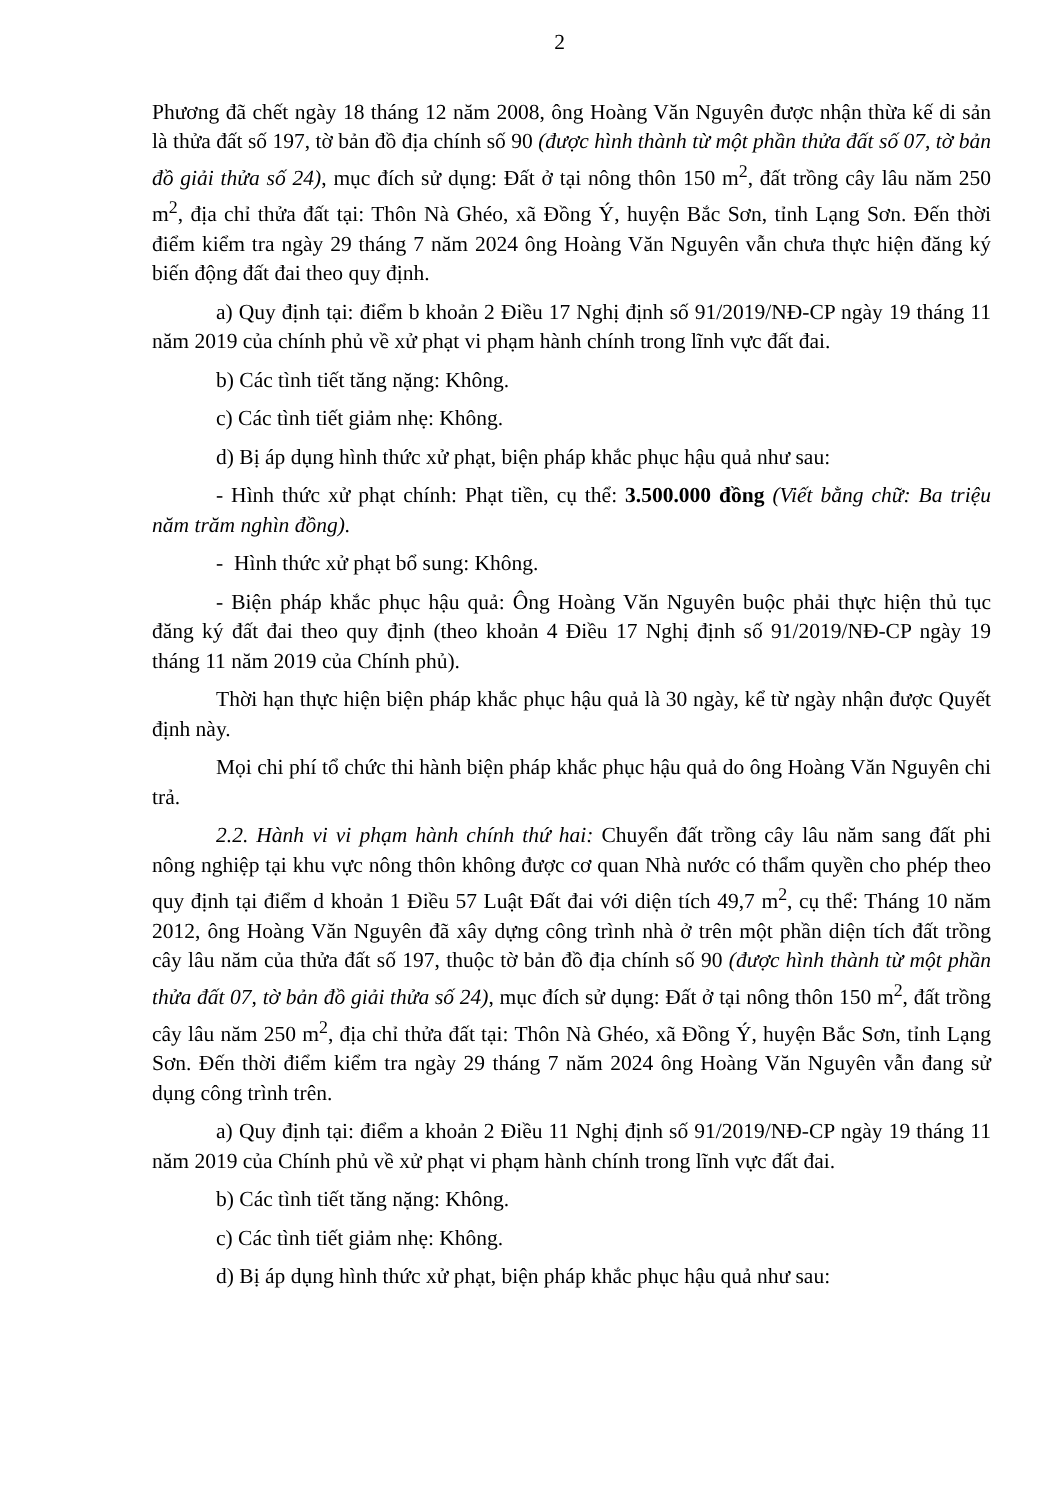2
Phương đã chết ngày 18 tháng 12 năm 2008, ông Hoàng Văn Nguyên được nhận thừa kế di sản là thửa đất số 197, tờ bản đồ địa chính số 90 (được hình thành từ một phần thửa đất số 07, tờ bản đồ giải thửa số 24), mục đích sử dụng: Đất ở tại nông thôn 150 m<sup>2</sup>, đất trồng cây lâu năm 250 m<sup>2</sup>, địa chỉ thửa đất tại: Thôn Nà Ghéo, xã Đồng Ý, huyện Bắc Sơn, tỉnh Lạng Sơn. Đến thời điểm kiểm tra ngày 29 tháng 7 năm 2024 ông Hoàng Văn Nguyên vẫn chưa thực hiện đăng ký biến động đất đai theo quy định.
a) Quy định tại: điểm b khoản 2 Điều 17 Nghị định số 91/2019/NĐ-CP ngày 19 tháng 11 năm 2019 của chính phủ về xử phạt vi phạm hành chính trong lĩnh vực đất đai.
b) Các tình tiết tăng nặng: Không.
c) Các tình tiết giảm nhẹ: Không.
d) Bị áp dụng hình thức xử phạt, biện pháp khắc phục hậu quả như sau:
- Hình thức xử phạt chính: Phạt tiền, cụ thể: 3.500.000 đồng (Viết bằng chữ: Ba triệu năm trăm nghìn đồng).
- Hình thức xử phạt bổ sung: Không.
- Biện pháp khắc phục hậu quả: Ông Hoàng Văn Nguyên buộc phải thực hiện thủ tục đăng ký đất đai theo quy định (theo khoản 4 Điều 17 Nghị định số 91/2019/NĐ-CP ngày 19 tháng 11 năm 2019 của Chính phủ).
Thời hạn thực hiện biện pháp khắc phục hậu quả là 30 ngày, kể từ ngày nhận được Quyết định này.
Mọi chi phí tổ chức thi hành biện pháp khắc phục hậu quả do ông Hoàng Văn Nguyên chi trả.
2.2. Hành vi vi phạm hành chính thứ hai: Chuyển đất trồng cây lâu năm sang đất phi nông nghiệp tại khu vực nông thôn không được cơ quan Nhà nước có thẩm quyền cho phép theo quy định tại điểm d khoản 1 Điều 57 Luật Đất đai với diện tích 49,7 m<sup>2</sup>, cụ thể: Tháng 10 năm 2012, ông Hoàng Văn Nguyên đã xây dựng công trình nhà ở trên một phần diện tích đất trồng cây lâu năm của thửa đất số 197, thuộc tờ bản đồ địa chính số 90 (được hình thành từ một phần thửa đất 07, tờ bản đồ giải thửa số 24), mục đích sử dụng: Đất ở tại nông thôn 150 m<sup>2</sup>, đất trồng cây lâu năm 250 m<sup>2</sup>, địa chỉ thửa đất tại: Thôn Nà Ghéo, xã Đồng Ý, huyện Bắc Sơn, tỉnh Lạng Sơn. Đến thời điểm kiểm tra ngày 29 tháng 7 năm 2024 ông Hoàng Văn Nguyên vẫn đang sử dụng công trình trên.
a) Quy định tại: điểm a khoản 2 Điều 11 Nghị định số 91/2019/NĐ-CP ngày 19 tháng 11 năm 2019 của Chính phủ về xử phạt vi phạm hành chính trong lĩnh vực đất đai.
b) Các tình tiết tăng nặng: Không.
c) Các tình tiết giảm nhẹ: Không.
d) Bị áp dụng hình thức xử phạt, biện pháp khắc phục hậu quả như sau: